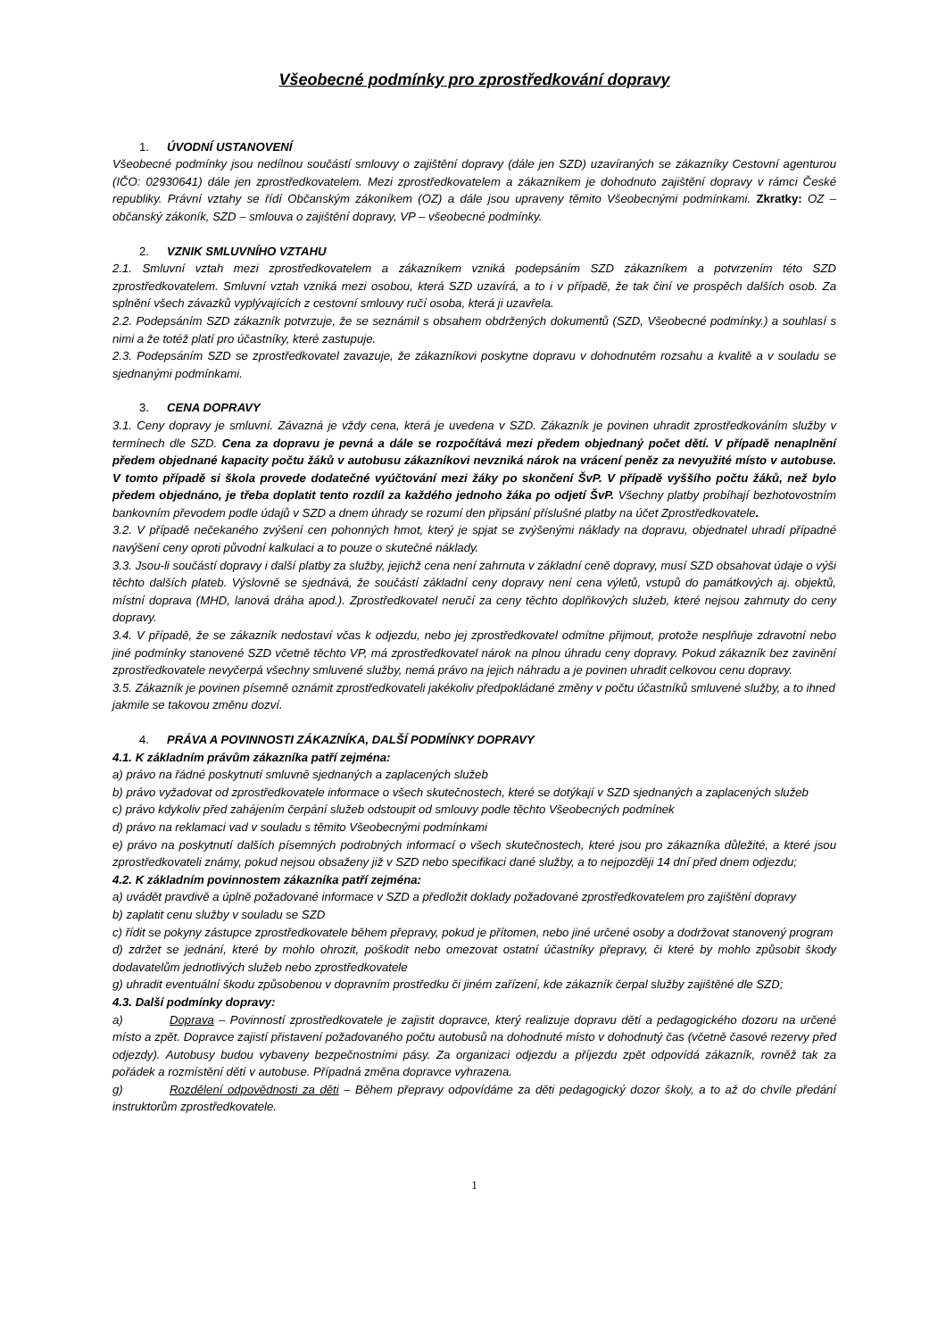Všeobecné podmínky pro zprostředkování dopravy
1. ÚVODNÍ USTANOVENÍ
Všeobecné podmínky jsou nedílnou součástí smlouvy o zajištění dopravy (dále jen SZD) uzavíraných se zákazníky Cestovní agenturou (IČO: 02930641) dále jen zprostředkovatelem. Mezi zprostředkovatelem a zákazníkem je dohodnuto zajištění dopravy v rámci České republiky. Právní vztahy se řídí Občanským zákoníkem (OZ) a dále jsou upraveny těmito Všeobecnými podmínkami. Zkratky: OZ – občanský zákoník, SZD – smlouva o zajištění dopravy, VP – všeobecné podmínky.
2. VZNIK SMLUVNÍHO VZTAHU
2.1. Smluvní vztah mezi zprostředkovatelem a zákazníkem vzniká podepsáním SZD zákazníkem a potvrzením této SZD zprostředkovatelem. Smluvní vztah vzniká mezi osobou, která SZD uzavírá, a to i v případě, že tak činí ve prospěch dalších osob. Za splnění všech závazků vyplývajících z cestovní smlouvy ručí osoba, která ji uzavřela.
2.2. Podepsáním SZD zákazník potvrzuje, že se seznámil s obsahem obdržených dokumentů (SZD, Všeobecné podmínky.) a souhlasí s nimi a že totéž platí pro účastníky, které zastupuje.
2.3. Podepsáním SZD se zprostředkovatel zavazuje, že zákazníkovi poskytne dopravu v dohodnutém rozsahu a kvalitě a v souladu se sjednanými podmínkami.
3. CENA DOPRAVY
3.1. Ceny dopravy je smluvní. Závazná je vždy cena, která je uvedena v SZD. Zákazník je povinen uhradit zprostředkováním služby v termínech dle SZD. Cena za dopravu je pevná a dále se rozpočítává mezi předem objednaný počet dětí. V případě nenaplnění předem objednané kapacity počtu žáků v autobusu zákazníkovi nevzniká nárok na vrácení peněz za nevyužité místo v autobuse. V tomto případě si škola provede dodatečné vyúčtování mezi žáky po skončení ŠvP. V případě vyššího počtu žáků, než bylo předem objednáno, je třeba doplatit tento rozdíl za každého jednoho žáka po odjetí ŠvP. Všechny platby probíhají bezhotovostním bankovním převodem podle údajů v SZD a dnem úhrady se rozumí den připsání příslušné platby na účet Zprostředkovatele.
3.2. V případě nečekaného zvýšení cen pohonných hmot, který je spjat se zvýšenými náklady na dopravu, objednatel uhradí případné navýšení ceny oproti původní kalkulaci a to pouze o skutečné náklady.
3.3. Jsou-li součástí dopravy i další platby za služby, jejichž cena není zahrnuta v základní ceně dopravy, musí SZD obsahovat údaje o výši těchto dalších plateb. Výslovně se sjednává, že součástí základní ceny dopravy není cena výletů, vstupů do památkových aj. objektů, místní doprava (MHD, lanová dráha apod.). Zprostředkovatel neručí za ceny těchto doplňkových služeb, které nejsou zahrnuty do ceny dopravy.
3.4. V případě, že se zákazník nedostaví včas k odjezdu, nebo jej zprostředkovatel odmítne přijmout, protože nesplňuje zdravotní nebo jiné podmínky stanovené SZD včetně těchto VP, má zprostředkovatel nárok na plnou úhradu ceny dopravy. Pokud zákazník bez zavinění zprostředkovatele nevyčerpá všechny smluvené služby, nemá právo na jejich náhradu a je povinen uhradit celkovou cenu dopravy.
3.5. Zákazník je povinen písemně oznámit zprostředkovateli jakékoliv předpokládané změny v počtu účastníků smluvené služby, a to ihned jakmile se takovou změnu dozví.
4. PRÁVA A POVINNOSTI ZÁKAZNÍKA, DALŠÍ PODMÍNKY DOPRAVY
4.1. K základním právům zákazníka patří zejména:
a) právo na řádné poskytnutí smluvně sjednaných a zaplacených služeb
b) právo vyžadovat od zprostředkovatele informace o všech skutečnostech, které se dotýkají v SZD sjednaných a zaplacených služeb
c) právo kdykoliv před zahájením čerpání služeb odstoupit od smlouvy podle těchto Všeobecných podmínek
d) právo na reklamaci vad v souladu s těmito Všeobecnými podmínkami
e) právo na poskytnutí dalších písemných podrobných informací o všech skutečnostech, které jsou pro zákazníka důležité, a které jsou zprostředkovateli známy, pokud nejsou obsaženy již v SZD nebo specifikaci dané služby, a to nejpozději 14 dní před dnem odjezdu;
4.2. K základním povinnostem zákazníka patří zejména:
a) uvádět pravdivě a úplně požadované informace v SZD a předložit doklady požadované zprostředkovatelem pro zajištění dopravy
b) zaplatit cenu služby v souladu se SZD
c) řídit se pokyny zástupce zprostředkovatele během přepravy, pokud je přítomen, nebo jiné určené osoby a dodržovat stanovený program
d) zdržet se jednání, které by mohlo ohrozit, poškodit nebo omezovat ostatní účastníky přepravy, či které by mohlo způsobit škody dodavatelům jednotlivých služeb nebo zprostředkovatele
g) uhradit eventuální škodu způsobenou v dopravním prostředku či jiném zařízení, kde zákazník čerpal služby zajištěné dle SZD;
4.3. Další podmínky dopravy:
a) Doprava – Povinností zprostředkovatele je zajistit dopravce, který realizuje dopravu dětí a pedagogického dozoru na určené místo a zpět. Dopravce zajistí přistavení požadovaného počtu autobusů na dohodnuté místo v dohodnutý čas (včetně časové rezervy před odjezdy). Autobusy budou vybaveny bezpečnostními pásy. Za organizaci odjezdu a příjezdu zpět odpovídá zákazník, rovněž tak za pořádek a rozmístění dětí v autobuse. Případná změna dopravce vyhrazena.
g) Rozdělení odpovědnosti za děti – Během přepravy odpovídáme za děti pedagogický dozor školy, a to až do chvíle předání instruktorům zprostředkovatele.
1